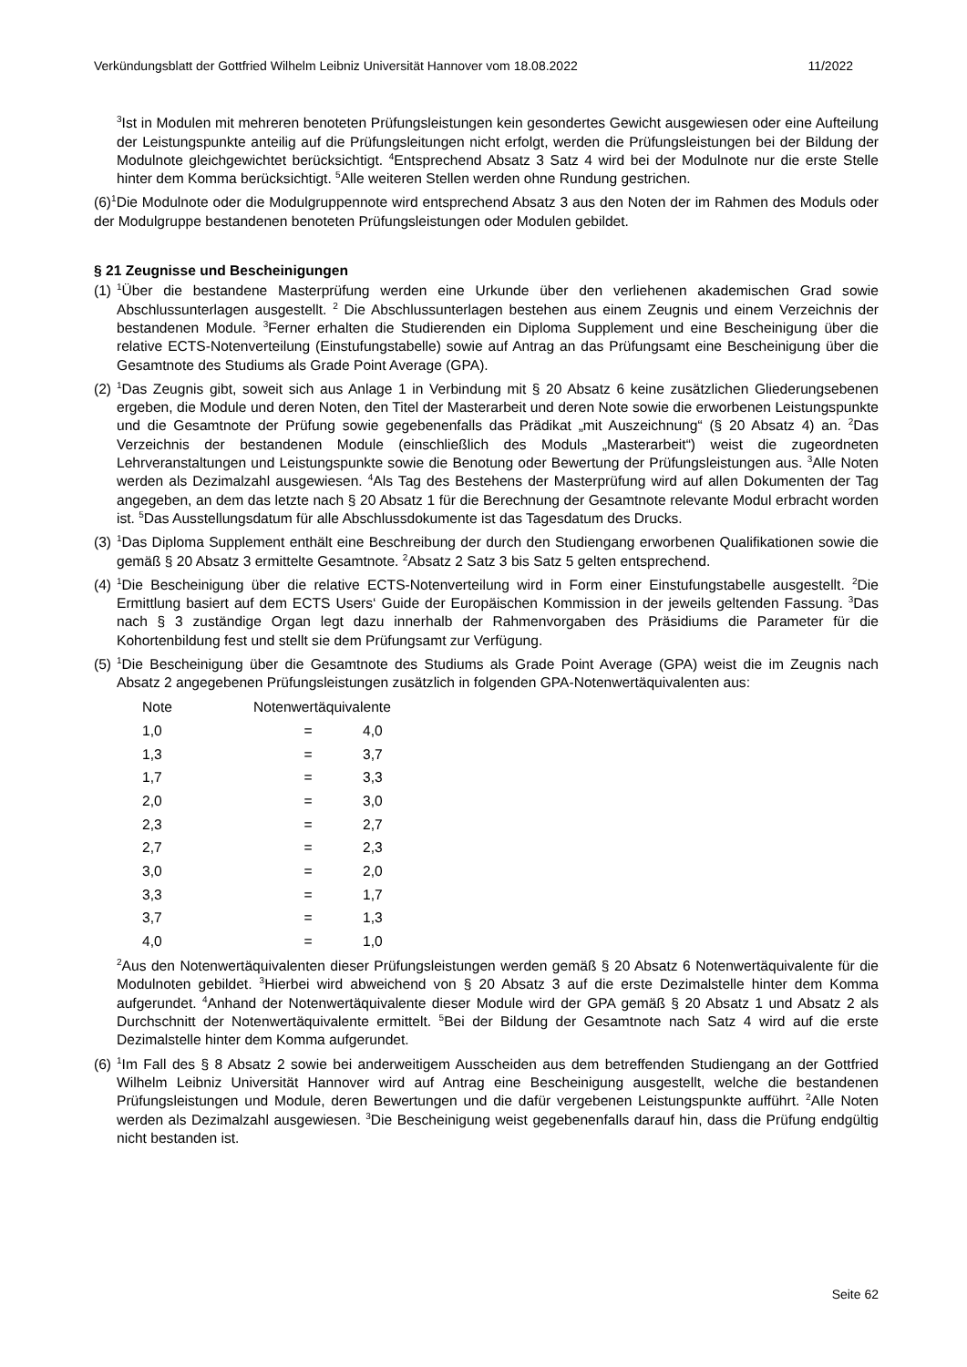Verkündungsblatt der Gottfried Wilhelm Leibniz Universität Hannover vom 18.08.2022 11/2022
<sup>3</sup> Ist in Modulen mit mehreren benoteten Prüfungsleistungen kein gesondertes Gewicht ausgewiesen oder eine Aufteilung der Leistungspunkte anteilig auf die Prüfungsleitungen nicht erfolgt, werden die Prüfungsleistungen bei der Bildung der Modulnote gleichgewichtet berücksichtigt. <sup>4</sup>Entsprechend Absatz 3 Satz 4 wird bei der Modulnote nur die erste Stelle hinter dem Komma berücksichtigt. <sup>5</sup>Alle weiteren Stellen werden ohne Rundung gestrichen.
(6)<sup>1</sup>Die Modulnote oder die Modulgruppennote wird entsprechend Absatz 3 aus den Noten der im Rahmen des Moduls oder der Modulgruppe bestandenen benoteten Prüfungsleistungen oder Modulen gebildet.
§ 21 Zeugnisse und Bescheinigungen
(1) <sup>1</sup>Über die bestandene Masterprüfung werden eine Urkunde über den verliehenen akademischen Grad sowie Abschlussunterlagen ausgestellt. <sup>2</sup> Die Abschlussunterlagen bestehen aus einem Zeugnis und einem Verzeichnis der bestandenen Module. <sup>3</sup>Ferner erhalten die Studierenden ein Diploma Supplement und eine Bescheinigung über die relative ECTS-Notenverteilung (Einstufungstabelle) sowie auf Antrag an das Prüfungsamt eine Bescheinigung über die Gesamtnote des Studiums als Grade Point Average (GPA).
(2) <sup>1</sup>Das Zeugnis gibt, soweit sich aus Anlage 1 in Verbindung mit § 20 Absatz 6 keine zusätzlichen Gliederungsebenen ergeben, die Module und deren Noten, den Titel der Masterarbeit und deren Note sowie die erworbenen Leistungspunkte und die Gesamtnote der Prüfung sowie gegebenenfalls das Prädikat „mit Auszeichnung“ (§ 20 Absatz 4) an. <sup>2</sup>Das Verzeichnis der bestandenen Module (einschließlich des Moduls „Masterarbeit“) weist die zugeordneten Lehrveranstaltungen und Leistungspunkte sowie die Benotung oder Bewertung der Prüfungsleistungen aus. <sup>3</sup>Alle Noten werden als Dezimalzahl ausgewiesen. <sup>4</sup>Als Tag des Bestehens der Masterprüfung wird auf allen Dokumenten der Tag angegeben, an dem das letzte nach § 20 Absatz 1 für die Berechnung der Gesamtnote relevante Modul erbracht worden ist. <sup>5</sup>Das Ausstellungsdatum für alle Abschlussdokumente ist das Tagesdatum des Drucks.
(3) <sup>1</sup>Das Diploma Supplement enthält eine Beschreibung der durch den Studiengang erworbenen Qualifikationen sowie die gemäß § 20 Absatz 3 ermittelte Gesamtnote. <sup>2</sup>Absatz 2 Satz 3 bis Satz 5 gelten entsprechend.
(4) <sup>1</sup>Die Bescheinigung über die relative ECTS-Notenverteilung wird in Form einer Einstufungstabelle ausgestellt. <sup>2</sup>Die Ermittlung basiert auf dem ECTS Users‘ Guide der Europäischen Kommission in der jeweils geltenden Fassung. <sup>3</sup>Das nach § 3 zuständige Organ legt dazu innerhalb der Rahmenvorgaben des Präsidiums die Parameter für die Kohortenbildung fest und stellt sie dem Prüfungsamt zur Verfügung.
(5) <sup>1</sup>Die Bescheinigung über die Gesamtnote des Studiums als Grade Point Average (GPA) weist die im Zeugnis nach Absatz 2 angegebenen Prüfungsleistungen zusätzlich in folgenden GPA-Notenwertäquivalenten aus:
| Note | Notenwertäquivalente | |
| 1,0 | = | 4,0 |
| 1,3 | = | 3,7 |
| 1,7 | = | 3,3 |
| 2,0 | = | 3,0 |
| 2,3 | = | 2,7 |
| 2,7 | = | 2,3 |
| 3,0 | = | 2,0 |
| 3,3 | = | 1,7 |
| 3,7 | = | 1,3 |
| 4,0 | = | 1,0 |
<sup>2</sup> Aus den Notenwertäquivalenten dieser Prüfungsleistungen werden gemäß § 20 Absatz 6 Notenwertäquivalente für die Modulnoten gebildet. <sup>3</sup>Hierbei wird abweichend von § 20 Absatz 3 auf die erste Dezimalstelle hinter dem Komma aufgerundet. <sup>4</sup>Anhand der Notenwertäquivalente dieser Module wird der GPA gemäß § 20 Absatz 1 und Absatz 2 als Durchschnitt der Notenwertäquivalente ermittelt. <sup>5</sup>Bei der Bildung der Gesamtnote nach Satz 4 wird auf die erste Dezimalstelle hinter dem Komma aufgerundet.
(6) <sup>1</sup>Im Fall des § 8 Absatz 2 sowie bei anderweitigem Ausscheiden aus dem betreffenden Studiengang an der Gottfried Wilhelm Leibniz Universität Hannover wird auf Antrag eine Bescheinigung ausgestellt, welche die bestandenen Prüfungsleistungen und Module, deren Bewertungen und die dafür vergebenen Leistungspunkte aufführt. <sup>2</sup>Alle Noten werden als Dezimalzahl ausgewiesen. <sup>3</sup>Die Bescheinigung weist gegebenenfalls darauf hin, dass die Prüfung endgültig nicht bestanden ist.
Seite 62